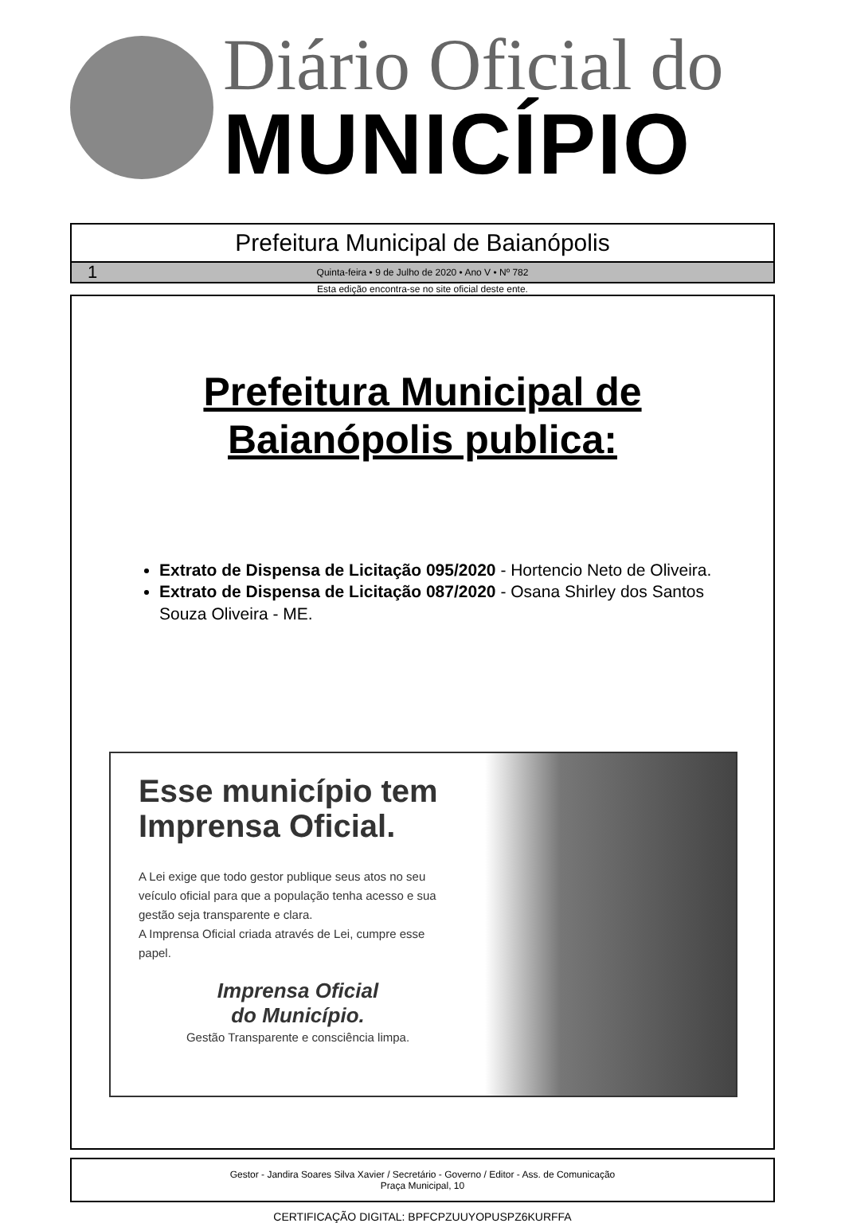Diário Oficial do
MUNICÍPIO
Prefeitura Municipal de Baianópolis
1 Quinta-feira • 9 de Julho de 2020 • Ano V • Nº 782
Esta edição encontra-se no site oficial deste ente.
Prefeitura Municipal de
Baianópolis publica:
Extrato de Dispensa de Licitação 095/2020 - Hortencio Neto de Oliveira.
Extrato de Dispensa de Licitação 087/2020 - Osana Shirley dos Santos Souza Oliveira - ME.
Esse município tem Imprensa Oficial.
A Lei exige que todo gestor publique seus atos no seu veículo oficial para que a população tenha acesso e sua gestão seja transparente e clara.
A Imprensa Oficial criada através de Lei, cumpre esse papel.
Imprensa Oficial
do Município.
Gestão Transparente e consciência limpa.
Gestor - Jandira Soares Silva Xavier / Secretário - Governo / Editor - Ass. de Comunicação
Praça Municipal, 10
CERTIFICAÇÃO DIGITAL: BPFCPZUUYOPUSPZ6KURFFA